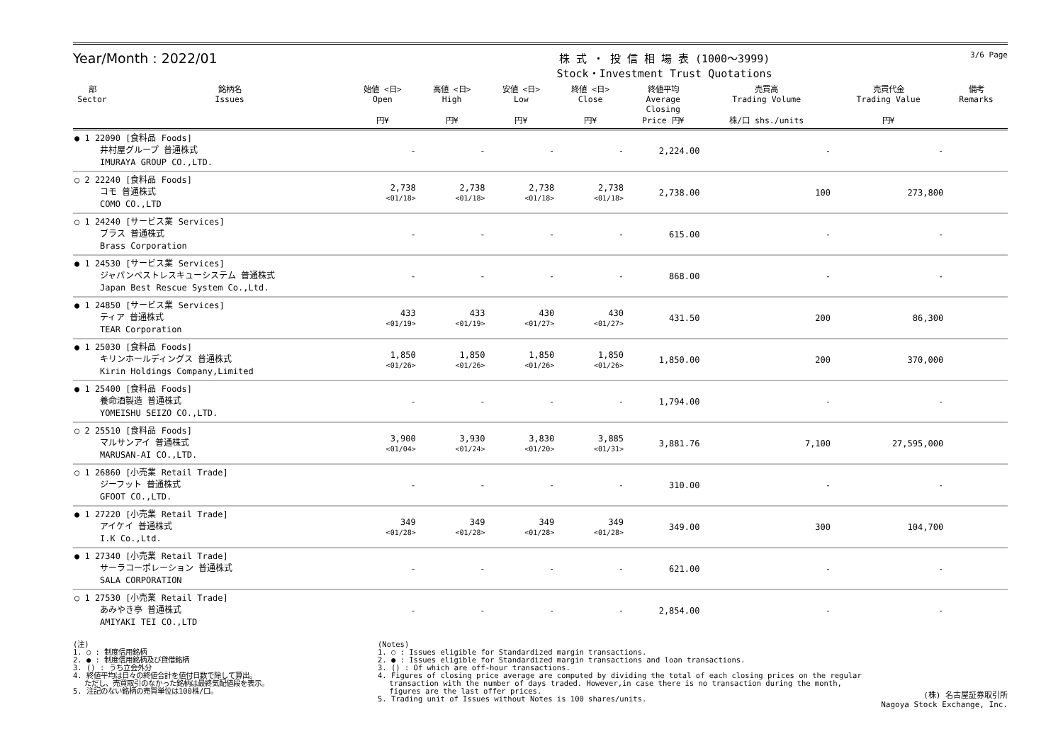Year/Month : 2022/01
株 式 ・ 投 信 相 場 表 (1000～3999)
Stock・Investment Trust Quotations
3/6 Page
| 部 Sector | 銘柄名 Issues | 始値 <日> Open 円¥ | 高値 <日> High 円¥ | 安値 <日> Low 円¥ | 終値 <日> Close 円¥ | 終値平均 Average Closing Price 円¥ | 売買高 Trading Volume 株/口 shs./units | 売買代金 Trading Value 円¥ | 備考 Remarks |
| --- | --- | --- | --- | --- | --- | --- | --- | --- | --- |
| ● 1 22090 [食料品 Foods] 井村屋グループ 普通株式 IMURAYA GROUP CO.,LTD. | | - | - | - | - | 2,224.00 | - | - | |
| ○ 2 22240 [食料品 Foods] コモ 普通株式 COMO CO.,LTD | | 2,738 <01/18> | 2,738 <01/18> | 2,738 <01/18> | 2,738 <01/18> | 2,738.00 | 100 | 273,800 | |
| ○ 1 24240 [サービス業 Services] ブラス 普通株式 Brass Corporation | | - | - | - | - | 615.00 | - | - | |
| ● 1 24530 [サービス業 Services] ジャパンベストレスキューシステム 普通株式 Japan Best Rescue System Co.,Ltd. | | - | - | - | - | 868.00 | - | - | |
| ● 1 24850 [サービス業 Services] ティア 普通株式 TEAR Corporation | | 433 <01/19> | 433 <01/19> | 430 <01/27> | 430 <01/27> | 431.50 | 200 | 86,300 | |
| ● 1 25030 [食料品 Foods] キリンホールディングス 普通株式 Kirin Holdings Company,Limited | | 1,850 <01/26> | 1,850 <01/26> | 1,850 <01/26> | 1,850 <01/26> | 1,850.00 | 200 | 370,000 | |
| ● 1 25400 [食料品 Foods] 養命酒製造 普通株式 YOMEISHU SEIZO CO.,LTD. | | - | - | - | - | 1,794.00 | - | - | |
| ○ 2 25510 [食料品 Foods] マルサンアイ 普通株式 MARUSAN-AI CO.,LTD. | | 3,900 <01/04> | 3,930 <01/24> | 3,830 <01/20> | 3,885 <01/31> | 3,881.76 | 7,100 | 27,595,000 | |
| ○ 1 26860 [小売業 Retail Trade] ジーフット 普通株式 GFOOT CO.,LTD. | | - | - | - | - | 310.00 | - | - | |
| ● 1 27220 [小売業 Retail Trade] アイケイ 普通株式 I.K Co.,Ltd. | | 349 <01/28> | 349 <01/28> | 349 <01/28> | 349 <01/28> | 349.00 | 300 | 104,700 | |
| ● 1 27340 [小売業 Retail Trade] サーラコーポレーション 普通株式 SALA CORPORATION | | - | - | - | - | 621.00 | - | - | |
| ○ 1 27530 [小売業 Retail Trade] あみやき亭 普通株式 AMIYAKI TEI CO.,LTD | | - | - | - | - | 2,854.00 | - | - | |
(注)
1. ○ : 制度信用銘柄
2. ● : 制度信用銘柄及び貸借銘柄
3. () : うち立会外分
4. 終値平均は日々の終値合計を値付日数で除して算出。
　 ただし、売買取引のなかった銘柄は最終気配値段を表示。
5. 注記のない銘柄の売買単位は100株/口。
(Notes)
1. ○ : Issues eligible for Standardized margin transactions.
2. ● : Issues eligible for Standardized margin transactions and loan transactions.
3. () : Of which are off-hour transactions.
4. Figures of closing price average are computed by dividing the total of each closing prices on the regular
　 transaction with the number of days traded. However,in case there is no transaction during the month,
　 figures are the last offer prices.
5. Trading unit of Issues without Notes is 100 shares/units.
(株) 名古屋証券取引所
Nagoya Stock Exchange, Inc.